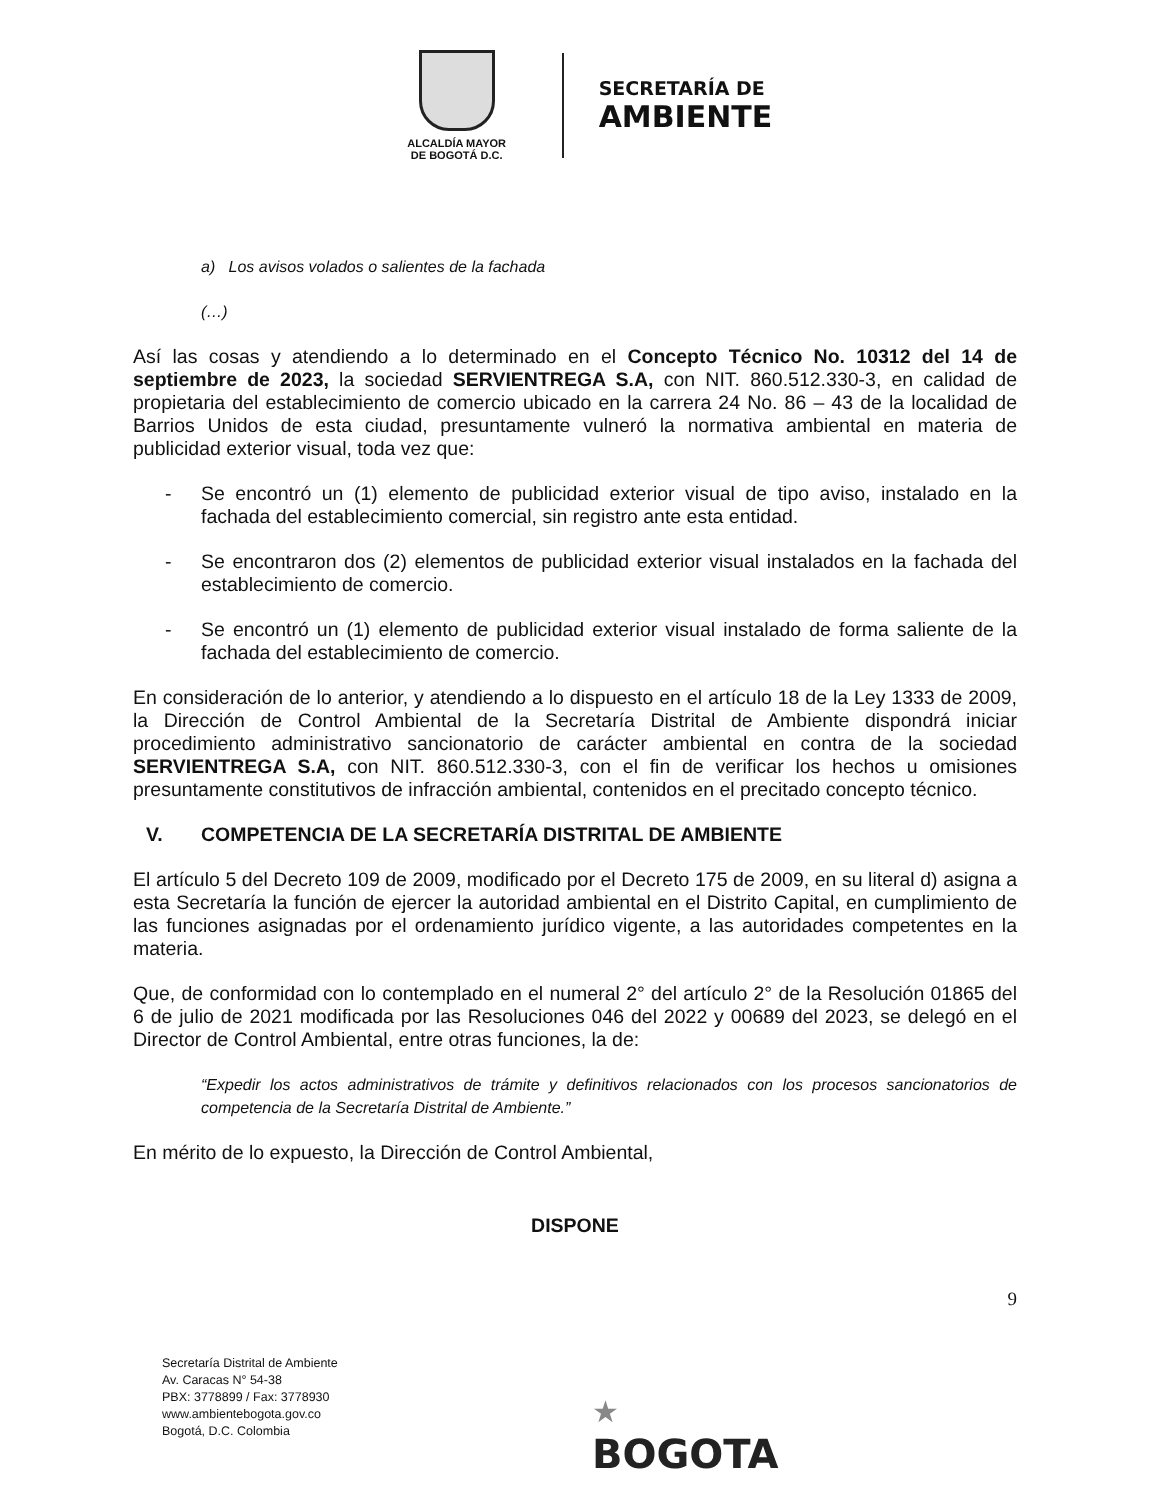ALCALDÍA MAYOR
DE BOGOTÁ D.C.
SECRETARÍA DE
AMBIENTE
a) Los avisos volados o salientes de la fachada
(…)
Así las cosas y atendiendo a lo determinado en el Concepto Técnico No. 10312 del 14 de septiembre de 2023, la sociedad SERVIENTREGA S.A, con NIT. 860.512.330-3, en calidad de propietaria del establecimiento de comercio ubicado en la carrera 24 No. 86 – 43 de la localidad de Barrios Unidos de esta ciudad, presuntamente vulneró la normativa ambiental en materia de publicidad exterior visual, toda vez que:
- Se encontró un (1) elemento de publicidad exterior visual de tipo aviso, instalado en la fachada del establecimiento comercial, sin registro ante esta entidad.
- Se encontraron dos (2) elementos de publicidad exterior visual instalados en la fachada del establecimiento de comercio.
- Se encontró un (1) elemento de publicidad exterior visual instalado de forma saliente de la fachada del establecimiento de comercio.
En consideración de lo anterior, y atendiendo a lo dispuesto en el artículo 18 de la Ley 1333 de 2009, la Dirección de Control Ambiental de la Secretaría Distrital de Ambiente dispondrá iniciar procedimiento administrativo sancionatorio de carácter ambiental en contra de la sociedad SERVIENTREGA S.A, con NIT. 860.512.330-3, con el fin de verificar los hechos u omisiones presuntamente constitutivos de infracción ambiental, contenidos en el precitado concepto técnico.
V. COMPETENCIA DE LA SECRETARÍA DISTRITAL DE AMBIENTE
El artículo 5 del Decreto 109 de 2009, modificado por el Decreto 175 de 2009, en su literal d) asigna a esta Secretaría la función de ejercer la autoridad ambiental en el Distrito Capital, en cumplimiento de las funciones asignadas por el ordenamiento jurídico vigente, a las autoridades competentes en la materia.
Que, de conformidad con lo contemplado en el numeral 2° del artículo 2° de la Resolución 01865 del 6 de julio de 2021 modificada por las Resoluciones 046 del 2022 y 00689 del 2023, se delegó en el Director de Control Ambiental, entre otras funciones, la de:
“Expedir los actos administrativos de trámite y definitivos relacionados con los procesos sancionatorios de competencia de la Secretaría Distrital de Ambiente.”
En mérito de lo expuesto, la Dirección de Control Ambiental,
DISPONE
9
Secretaría Distrital de Ambiente
Av. Caracas N° 54-38
PBX: 3778899 / Fax: 3778930
www.ambientebogota.gov.co
Bogotá, D.C. Colombia
★
BOGOTA